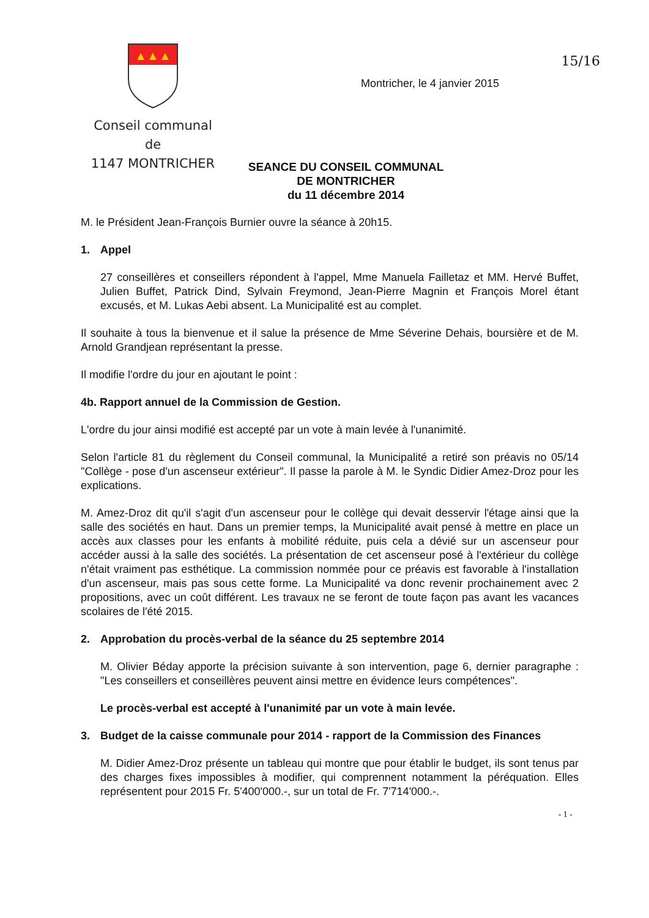▲▲▲
Conseil communal
de
1147 MONTRICHER
15/16
Montricher, le 4 janvier 2015
SEANCE DU CONSEIL COMMUNAL
DE MONTRICHER
du 11 décembre 2014
M. le Président Jean-François Burnier ouvre la séance à 20h15.
1. Appel
27 conseillères et conseillers répondent à l'appel, Mme Manuela Failletaz et MM. Hervé Buffet, Julien Buffet, Patrick Dind, Sylvain Freymond, Jean-Pierre Magnin et François Morel étant excusés, et M. Lukas Aebi absent. La Municipalité est au complet.
Il souhaite à tous la bienvenue et il salue la présence de Mme Séverine Dehais, boursière et de M. Arnold Grandjean représentant la presse.
Il modifie l'ordre du jour en ajoutant le point :
4b. Rapport annuel de la Commission de Gestion.
L'ordre du jour ainsi modifié est accepté par un vote à main levée à l'unanimité.
Selon l'article 81 du règlement du Conseil communal, la Municipalité a retiré son préavis no 05/14 "Collège - pose d'un ascenseur extérieur". Il passe la parole à M. le Syndic Didier Amez-Droz pour les explications.
M. Amez-Droz dit qu'il s'agit d'un ascenseur pour le collège qui devait desservir l'étage ainsi que la salle des sociétés en haut. Dans un premier temps, la Municipalité avait pensé à mettre en place un accès aux classes pour les enfants à mobilité réduite, puis cela a dévié sur un ascenseur pour accéder aussi à la salle des sociétés. La présentation de cet ascenseur posé à l'extérieur du collège n'était vraiment pas esthétique. La commission nommée pour ce préavis est favorable à l'installation d'un ascenseur, mais pas sous cette forme. La Municipalité va donc revenir prochainement avec 2 propositions, avec un coût différent. Les travaux ne se feront de toute façon pas avant les vacances scolaires de l'été 2015.
2. Approbation du procès-verbal de la séance du 25 septembre 2014
M. Olivier Béday apporte la précision suivante à son intervention, page 6, dernier paragraphe : "Les conseillers et conseillères peuvent ainsi mettre en évidence leurs compétences".
Le procès-verbal est accepté à l'unanimité par un vote à main levée.
3. Budget de la caisse communale pour 2014 - rapport de la Commission des Finances
M. Didier Amez-Droz présente un tableau qui montre que pour établir le budget, ils sont tenus par des charges fixes impossibles à modifier, qui comprennent notamment la péréquation. Elles représentent pour 2015 Fr. 5'400'000.-, sur un total de Fr. 7'714'000.-.
- 1 -